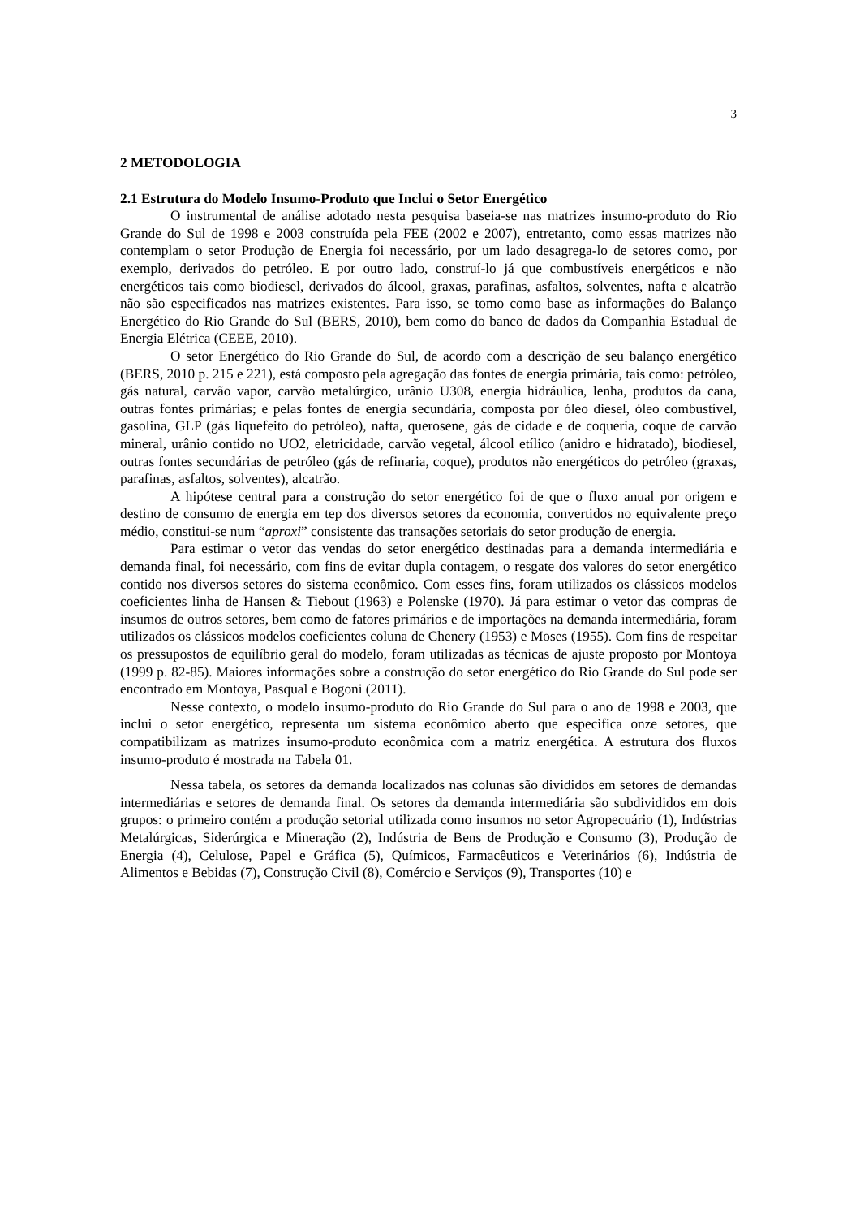3
2 METODOLOGIA
2.1 Estrutura do Modelo Insumo-Produto que Inclui o Setor Energético
O instrumental de análise adotado nesta pesquisa baseia-se nas matrizes insumo-produto do Rio Grande do Sul de 1998 e 2003 construída pela FEE (2002 e 2007), entretanto, como essas matrizes não contemplam o setor Produção de Energia foi necessário, por um lado desagrega-lo de setores como, por exemplo, derivados do petróleo. E por outro lado, construí-lo já que combustíveis energéticos e não energéticos tais como biodiesel, derivados do álcool, graxas, parafinas, asfaltos, solventes, nafta e alcatrão não são especificados nas matrizes existentes. Para isso, se tomo como base as informações do Balanço Energético do Rio Grande do Sul (BERS, 2010), bem como do banco de dados da Companhia Estadual de Energia Elétrica (CEEE, 2010).
O setor Energético do Rio Grande do Sul, de acordo com a descrição de seu balanço energético (BERS, 2010 p. 215 e 221), está composto pela agregação das fontes de energia primária, tais como: petróleo, gás natural, carvão vapor, carvão metalúrgico, urânio U308, energia hidráulica, lenha, produtos da cana, outras fontes primárias; e pelas fontes de energia secundária, composta por óleo diesel, óleo combustível, gasolina, GLP (gás liquefeito do petróleo), nafta, querosene, gás de cidade e de coqueria, coque de carvão mineral, urânio contido no UO2, eletricidade, carvão vegetal, álcool etílico (anidro e hidratado), biodiesel, outras fontes secundárias de petróleo (gás de refinaria, coque), produtos não energéticos do petróleo (graxas, parafinas, asfaltos, solventes), alcatrão.
A hipótese central para a construção do setor energético foi de que o fluxo anual por origem e destino de consumo de energia em tep dos diversos setores da economia, convertidos no equivalente preço médio, constitui-se num “aproxi” consistente das transações setoriais do setor produção de energia.
Para estimar o vetor das vendas do setor energético destinadas para a demanda intermediária e demanda final, foi necessário, com fins de evitar dupla contagem, o resgate dos valores do setor energético contido nos diversos setores do sistema econômico. Com esses fins, foram utilizados os clássicos modelos coeficientes linha de Hansen & Tiebout (1963) e Polenske (1970). Já para estimar o vetor das compras de insumos de outros setores, bem como de fatores primários e de importações na demanda intermediária, foram utilizados os clássicos modelos coeficientes coluna de Chenery (1953) e Moses (1955). Com fins de respeitar os pressupostos de equilíbrio geral do modelo, foram utilizadas as técnicas de ajuste proposto por Montoya (1999 p. 82-85). Maiores informações sobre a construção do setor energético do Rio Grande do Sul pode ser encontrado em Montoya, Pasqual e Bogoni (2011).
Nesse contexto, o modelo insumo-produto do Rio Grande do Sul para o ano de 1998 e 2003, que inclui o setor energético, representa um sistema econômico aberto que especifica onze setores, que compatibilizam as matrizes insumo-produto econômica com a matriz energética. A estrutura dos fluxos insumo-produto é mostrada na Tabela 01.
Nessa tabela, os setores da demanda localizados nas colunas são divididos em setores de demandas intermediárias e setores de demanda final. Os setores da demanda intermediária são subdivididos em dois grupos: o primeiro contém a produção setorial utilizada como insumos no setor Agropecuário (1), Indústrias Metalúrgicas, Siderúrgica e Mineração (2), Indústria de Bens de Produção e Consumo (3), Produção de Energia (4), Celulose, Papel e Gráfica (5), Químicos, Farmacêuticos e Veterinários (6), Indústria de Alimentos e Bebidas (7), Construção Civil (8), Comércio e Serviços (9), Transportes (10) e